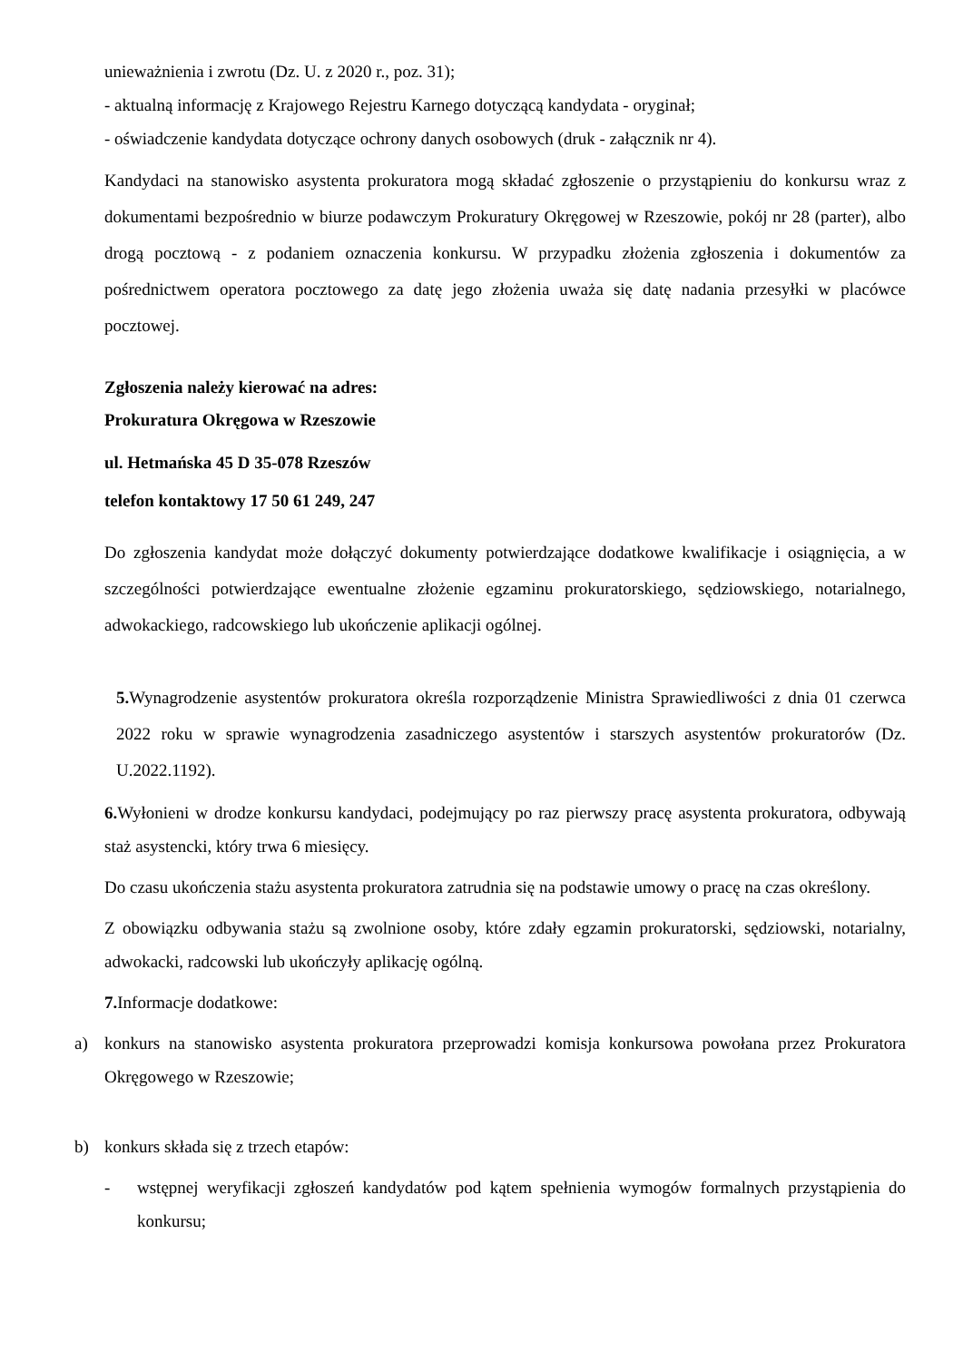unieważnienia i zwrotu (Dz. U. z 2020 r., poz. 31);
- aktualną informację z Krajowego Rejestru Karnego dotyczącą kandydata - oryginał;
- oświadczenie kandydata dotyczące ochrony danych osobowych (druk - załącznik nr 4).
Kandydaci na stanowisko asystenta prokuratora mogą składać zgłoszenie o przystąpieniu do konkursu wraz z dokumentami bezpośrednio w biurze podawczym Prokuratury Okręgowej w Rzeszowie, pokój nr 28 (parter), albo drogą pocztową - z podaniem oznaczenia konkursu. W przypadku złożenia zgłoszenia i dokumentów za pośrednictwem operatora pocztowego za datę jego złożenia uważa się datę nadania przesyłki w placówce pocztowej.
Zgłoszenia należy kierować na adres:
Prokuratura Okręgowa w Rzeszowie
ul. Hetmańska 45 D 35-078 Rzeszów
telefon kontaktowy 17 50 61 249, 247
Do zgłoszenia kandydat może dołączyć dokumenty potwierdzające dodatkowe kwalifikacje i osiągnięcia, a w szczególności potwierdzające ewentualne złożenie egzaminu prokuratorskiego, sędziowskiego, notarialnego, adwokackiego, radcowskiego lub ukończenie aplikacji ogólnej.
5. Wynagrodzenie asystentów prokuratora określa rozporządzenie Ministra Sprawiedliwości z dnia 01 czerwca 2022 roku w sprawie wynagrodzenia zasadniczego asystentów i starszych asystentów prokuratorów (Dz. U.2022.1192).
6. Wyłonieni w drodze konkursu kandydaci, podejmujący po raz pierwszy pracę asystenta prokuratora, odbywają staż asystencki, który trwa 6 miesięcy.
Do czasu ukończenia stażu asystenta prokuratora zatrudnia się na podstawie umowy o pracę na czas określony.
Z obowiązku odbywania stażu są zwolnione osoby, które zdały egzamin prokuratorski, sędziowski, notarialny, adwokacki, radcowski lub ukończyły aplikację ogólną.
7. Informacje dodatkowe:
a) konkurs na stanowisko asystenta prokuratora przeprowadzi komisja konkursowa powołana przez Prokuratora Okręgowego w Rzeszowie;
b) konkurs składa się z trzech etapów:
- wstępnej weryfikacji zgłoszeń kandydatów pod kątem spełnienia wymogów formalnych przystąpienia do konkursu;